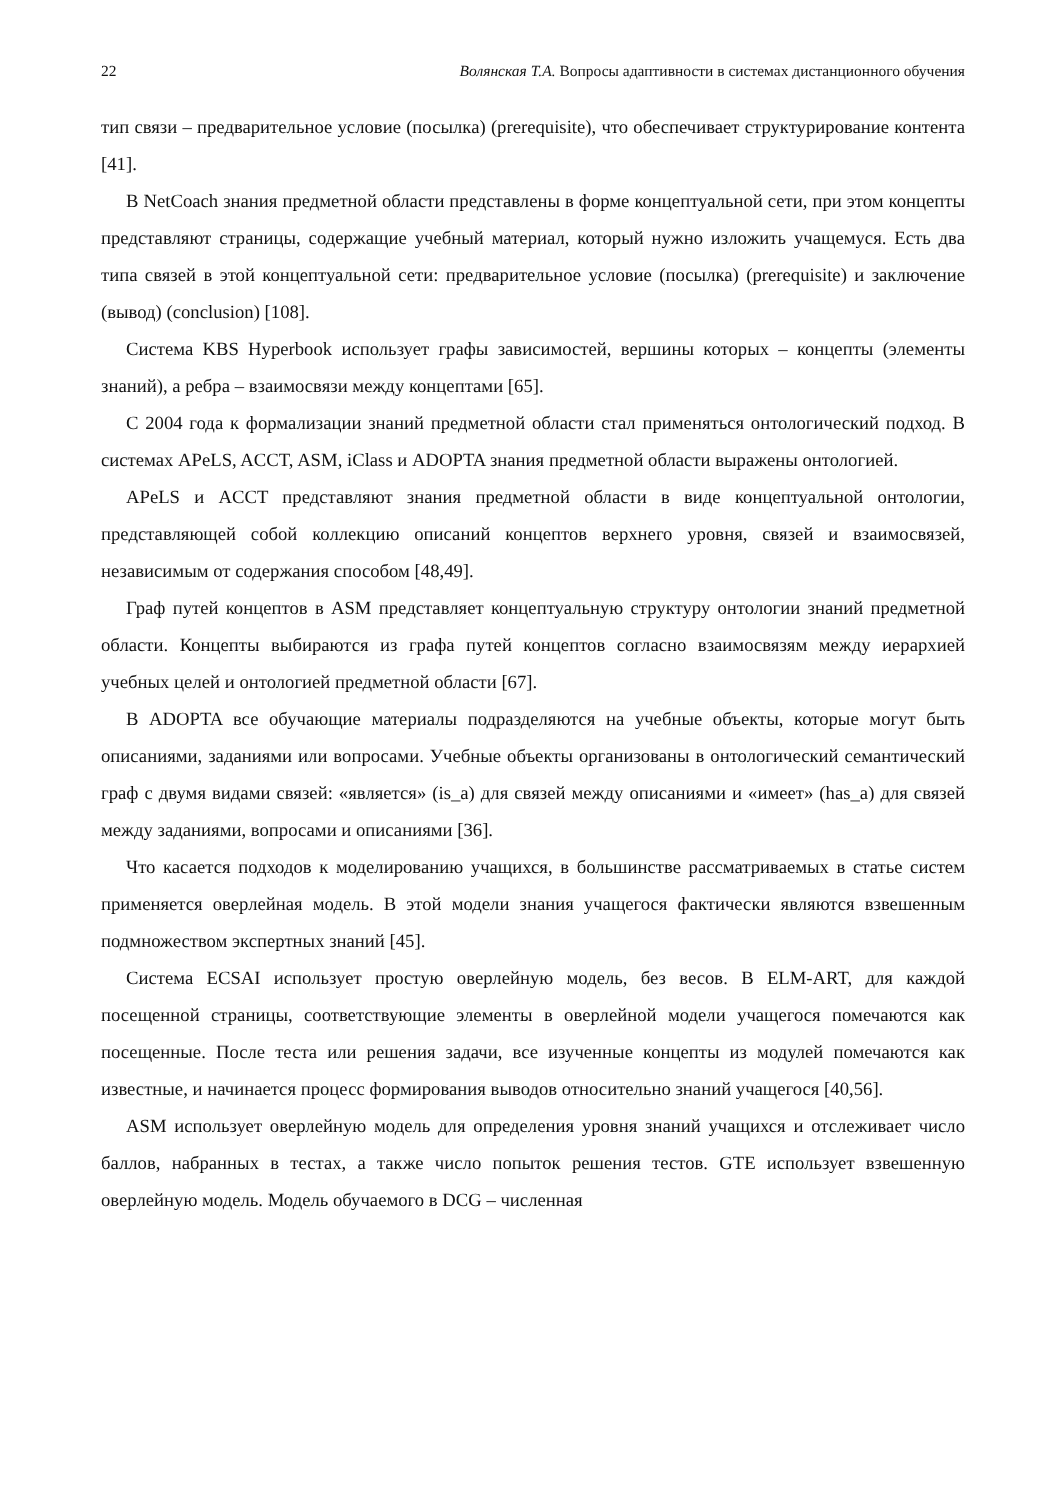22 Волянская Т.А. Вопросы адаптивности в системах дистанционного обучения
тип связи – предварительное условие (посылка) (prerequisite), что обеспечивает структурирование контента [41].
В NetCoach знания предметной области представлены в форме концептуальной сети, при этом концепты представляют страницы, содержащие учебный материал, который нужно изложить учащемуся. Есть два типа связей в этой концептуальной сети: предварительное условие (посылка) (prerequisite) и заключение (вывод) (conclusion) [108].
Система KBS Hyperbook использует графы зависимостей, вершины которых – концепты (элементы знаний), а ребра – взаимосвязи между концептами [65].
С 2004 года к формализации знаний предметной области стал применяться онтологический подход. В системах APeLS, ACCT, ASM, iClass и ADOPTA знания предметной области выражены онтологией.
APeLS и ACCT представляют знания предметной области в виде концептуальной онтологии, представляющей собой коллекцию описаний концептов верхнего уровня, связей и взаимосвязей, независимым от содержания способом [48,49].
Граф путей концептов в ASM представляет концептуальную структуру онтологии знаний предметной области. Концепты выбираются из графа путей концептов согласно взаимосвязям между иерархией учебных целей и онтологией предметной области [67].
В ADOPTA все обучающие материалы подразделяются на учебные объекты, которые могут быть описаниями, заданиями или вопросами. Учебные объекты организованы в онтологический семантический граф с двумя видами связей: «является» (is_a) для связей между описаниями и «имеет» (has_a) для связей между заданиями, вопросами и описаниями [36].
Что касается подходов к моделированию учащихся, в большинстве рассматриваемых в статье систем применяется оверлейная модель. В этой модели знания учащегося фактически являются взвешенным подмножеством экспертных знаний [45].
Система ECSAI использует простую оверлейную модель, без весов. В ELM-ART, для каждой посещенной страницы, соответствующие элементы в оверлейной модели учащегося помечаются как посещенные. После теста или решения задачи, все изученные концепты из модулей помечаются как известные, и начинается процесс формирования выводов относительно знаний учащегося [40,56].
ASM использует оверлейную модель для определения уровня знаний учащихся и отслеживает число баллов, набранных в тестах, а также число попыток решения тестов. GTE использует взвешенную оверлейную модель. Модель обучаемого в DCG – численная